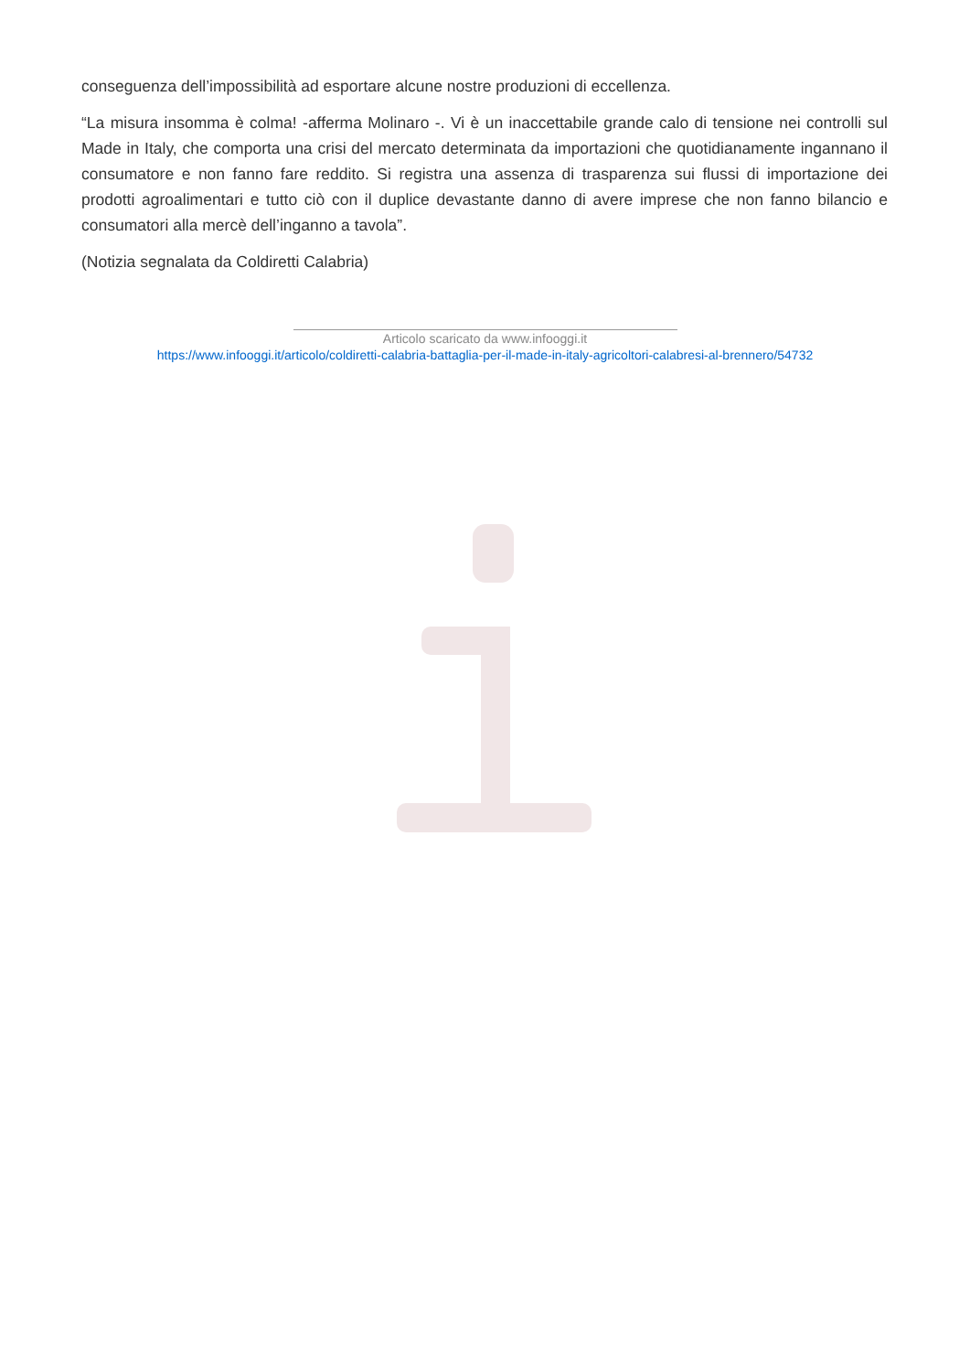conseguenza dell’impossibilità ad esportare alcune nostre produzioni di eccellenza.
“La misura insomma è colma! -afferma Molinaro -. Vi è un inaccettabile grande calo di tensione nei controlli sul Made in Italy, che comporta una crisi del mercato determinata da importazioni che quotidianamente ingannano il consumatore e non fanno fare reddito. Si registra una assenza di trasparenza sui flussi di importazione dei prodotti agroalimentari e tutto ciò con il duplice devastante danno di avere imprese che non fanno bilancio e consumatori alla mercè dell’inganno a tavola”.
(Notizia segnalata da Coldiretti Calabria)
Articolo scaricato da www.infooggi.it
https://www.infooggi.it/articolo/coldiretti-calabria-battaglia-per-il-made-in-italy-agricoltori-calabresi-al-brennero/54732